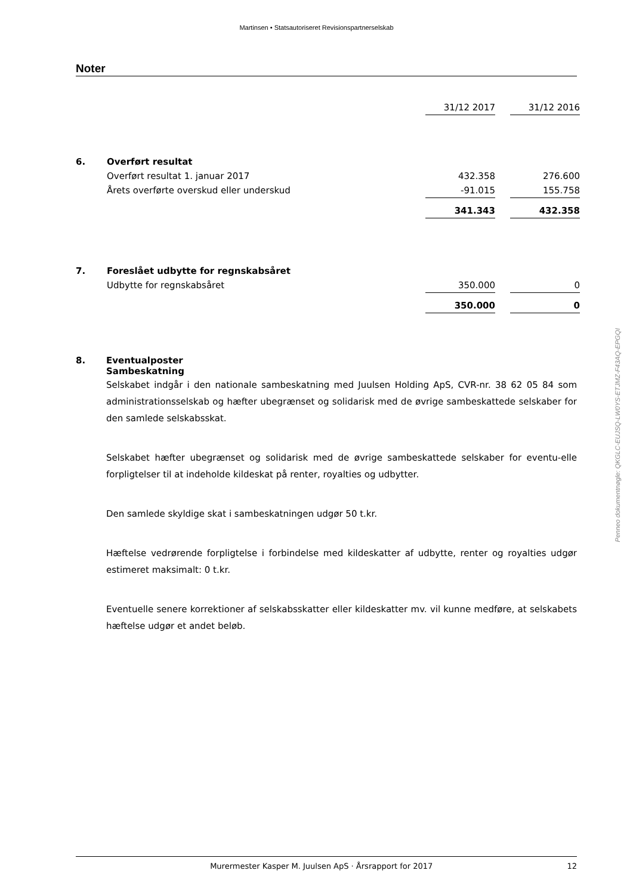Martinsen • Statsautoriseret Revisionspartnerselskab
Noter
| | | 31/12 2017 | | 31/12 2016 |
| 6. | Overført resultat | | | |
| | Overført resultat 1. januar 2017 | 432.358 | | 276.600 |
| | Årets overførte overskud eller underskud | -91.015 | | 155.758 |
| | | 341.343 | | 432.358 |
| 7. | Foreslået udbytte for regnskabsåret | | | |
| | Udbytte for regnskabsåret | 350.000 | | 0 |
| | | 350.000 | | 0 |
8. Eventualposter
Sambeskatning
Selskabet indgår i den nationale sambeskatning med Juulsen Holding ApS, CVR-nr. 38 62 05 84 som administrationsselskab og hæfter ubegrænset og solidarisk med de øvrige sambeskattede selskaber for den samlede selskabsskat.
Selskabet hæfter ubegrænset og solidarisk med de øvrige sambeskattede selskaber for eventu-elle forpligtelser til at indeholde kildeskat på renter, royalties og udbytter.
Den samlede skyldige skat i sambeskatningen udgør 50 t.kr.
Hæftelse vedrørende forpligtelse i forbindelse med kildeskatter af udbytte, renter og royalties udgør estimeret maksimalt: 0 t.kr.
Eventuelle senere korrektioner af selskabsskatter eller kildeskatter mv. vil kunne medføre, at selskabets hæftelse udgør et andet beløb.
Penneo dokumentnøgle: QKGLC-EUJSQ-LW0YS-ETJMZ-F43AQ-EPGQI
Murermester Kasper M. Juulsen ApS · Årsrapport for 2017 12